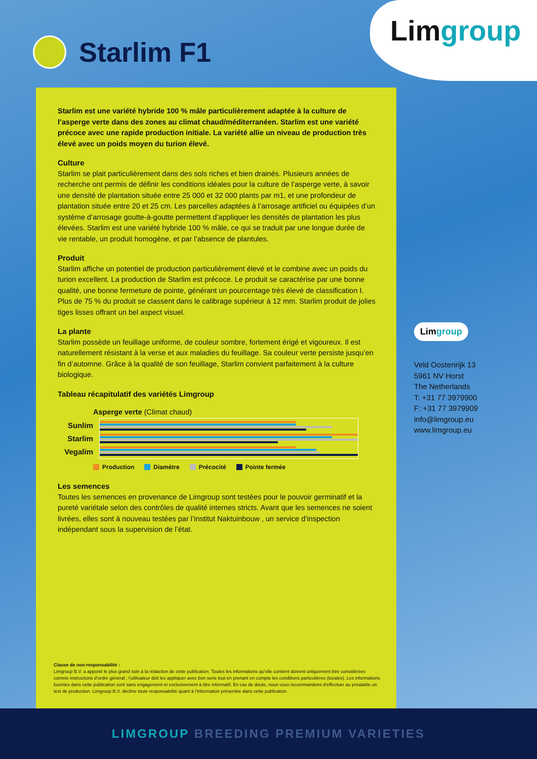Limgroup
Starlim F1
Starlim est une variété hybride 100 % mâle particulièrement adaptée à la culture de l’asperge verte dans des zones au climat chaud/méditerranéen. Starlim est une variété précoce avec une rapide production initiale. La variété allie un niveau de production très élevé avec un poids moyen du turion élevé.
Culture
Starlim se plait particulièrement dans des sols riches et bien drainés. Plusieurs années de recherche ont permis de définir les conditions idéales pour la culture de l’asperge verte, à savoir une densité de plantation située entre 25 000 et 32 000 plants par m1, et une profondeur de plantation située entre 20 et 25 cm. Les parcelles adaptées à l’arrosage artificiel ou équipées d’un système d’arrosage goutte-à-goutte permettent d’appliquer les densités de plantation les plus élevées. Starlim est une variété hybride 100 % mâle, ce qui se traduit par une longue durée de vie rentable, un produit homogène, et par l’absence de plantules.
Produit
Starlim affiche un potentiel de production particulièrement élevé et le combine avec un poids du turion excellent. La production de Starlim est précoce. Le produit se caractérise par une bonne qualité, une bonne fermeture de pointe, générant un pourcentage très élevé de classification I. Plus de 75 % du produit se classent dans le calibrage supérieur à 12 mm. Starlim produit de jolies tiges lisses offrant un bel aspect visuel.
La plante
Starlim possède un feuillage uniforme, de couleur sombre, fortement érigé et vigoureux. Il est naturellement résistant à la verse et aux maladies du feuillage. Sa couleur verte persiste jusqu’en fin d’automne. Grâce à la qualité de son feuillage, Starlim convient parfaitement à la culture biologique.
Tableau récapitulatif des variétés Limgroup
Asperge verte (Climat chaud)
Sunlim
Starlim
Vegalim
Production Diamètre Précocité Pointe fermée
Les semences
Toutes les semences en provenance de Limgroup sont testées pour le pouvoir germinatif et la pureté variétale selon des contrôles de qualité internes stricts. Avant que les semences ne soient livrées, elles sont à nouveau testées par l’institut Naktuinbouw , un service d’inspection indépendant sous la supervision de l’état.
Clause de non-responsabilité :
Limgroup B.V. a apporté le plus grand soin à la rédaction de cette publication. Toutes les informations qu’elle contient doivent uniquement être considérées comme instructions d’ordre général ; l’utilisateur doit les appliquer avec bon sens tout en prenant en compte les conditions particulières (locales). Les informations fournies dans cette publication sont sans engagement et exclusivement à titre informatif. En cas de doute, nous vous recommandons d’effectuer au préalable un test de production. Limgroup B.V. décline toute responsabilité quant à l’information présentée dans cette publication.
Limgroup
Veld Oostenrijk 13
5961 NV Horst
The Netherlands
T: +31 77 3979900
F: +31 77 3979909
info@limgroup.eu
www.limgroup.eu
LIMGROUP BREEDING PREMIUM VARIETIES